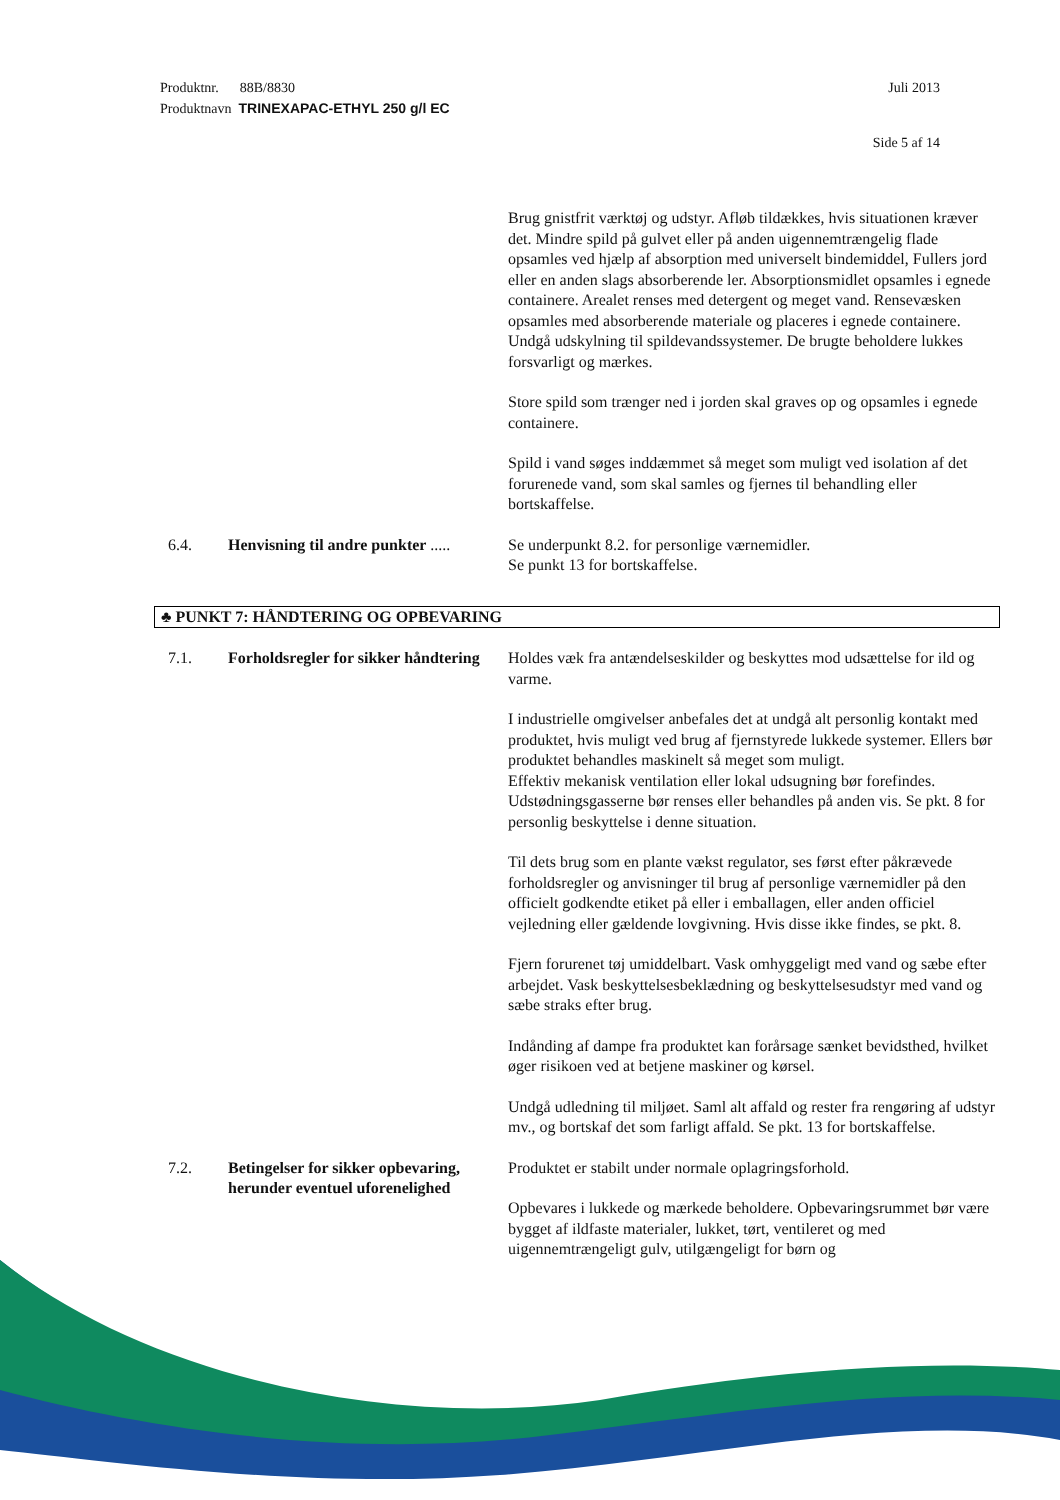Juli 2013 Produktnr. 88B/8830
Produktnavn TRINEXAPAC-ETHYL 250 g/l EC
Side 5 af 14
Brug gnistfrit værktøj og udstyr. Afløb tildækkes, hvis situationen kræver det. Mindre spild på gulvet eller på anden uigennemtrængelig flade opsamles ved hjælp af absorption med universelt bindemiddel, Fullers jord eller en anden slags absorberende ler. Absorptionsmidlet opsamles i egnede containere. Arealet renses med detergent og meget vand. Rensevæsken opsamles med absorberende materiale og placeres i egnede containere. Undgå udskylning til spildevandssystemer. De brugte beholdere lukkes forsvarligt og mærkes.
Store spild som trænger ned i jorden skal graves op og opsamles i egnede containere.
Spild i vand søges inddæmmet så meget som muligt ved isolation af det forurenede vand, som skal samles og fjernes til behandling eller bortskaffelse.
6.4. Henvisning til andre punkter .....
Se underpunkt 8.2. for personlige værnemidler.
Se punkt 13 for bortskaffelse.
♣ PUNKT 7: HÅNDTERING OG OPBEVARING
7.1. Forholdsregler for sikker håndtering
Holdes væk fra antændelseskilder og beskyttes mod udsættelse for ild og varme.
I industrielle omgivelser anbefales det at undgå alt personlig kontakt med produktet, hvis muligt ved brug af fjernstyrede lukkede systemer. Ellers bør produktet behandles maskinelt så meget som muligt.
Effektiv mekanisk ventilation eller lokal udsugning bør forefindes. Udstødningsgasserne bør renses eller behandles på anden vis. Se pkt. 8 for personlig beskyttelse i denne situation.
Til dets brug som en plante vækst regulator, ses først efter påkrævede forholdsregler og anvisninger til brug af personlige værnemidler på den officielt godkendte etiket på eller i emballagen, eller anden officiel vejledning eller gældende lovgivning. Hvis disse ikke findes, se pkt. 8.
Fjern forurenet tøj umiddelbart. Vask omhyggeligt med vand og sæbe efter arbejdet. Vask beskyttelsesbeklædning og beskyttelsesudstyr med vand og sæbe straks efter brug.
Indånding af dampe fra produktet kan forårsage sænket bevidsthed, hvilket øger risikoen ved at betjene maskiner og kørsel.
Undgå udledning til miljøet. Saml alt affald og rester fra rengøring af udstyr mv., og bortskaf det som farligt affald. Se pkt. 13 for bortskaffelse.
7.2. Betingelser for sikker opbevaring, herunder eventuel uforenelighed
Produktet er stabilt under normale oplagringsforhold.
Opbevares i lukkede og mærkede beholdere. Opbevaringsrummet bør være bygget af ildfaste materialer, lukket, tørt, ventileret og med uigennemtrængeligt gulv, utilgængeligt for børn og